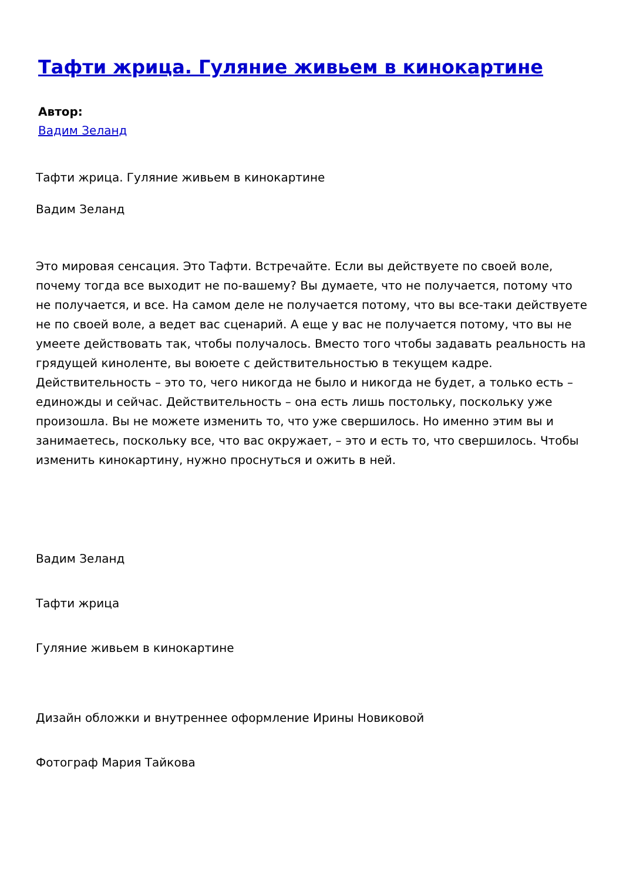Тафти жрица. Гуляние живьем в кинокартине
Автор:
Вадим Зеланд
Тафти жрица. Гуляние живьем в кинокартине
Вадим Зеланд
Это мировая сенсация. Это Тафти. Встречайте. Если вы действуете по своей воле, почему тогда все выходит не по-вашему? Вы думаете, что не получается, потому что не получается, и все. На самом деле не получается потому, что вы все-таки действуете не по своей воле, а ведет вас сценарий. А еще у вас не получается потому, что вы не умеете действовать так, чтобы получалось. Вместо того чтобы задавать реальность на грядущей киноленте, вы воюете с действительностью в текущем кадре. Действительность – это то, чего никогда не было и никогда не будет, а только есть – единожды и сейчас. Действительность – она есть лишь постольку, поскольку уже произошла. Вы не можете изменить то, что уже свершилось. Но именно этим вы и занимаетесь, поскольку все, что вас окружает, – это и есть то, что свершилось. Чтобы изменить кинокартину, нужно проснуться и ожить в ней.
Вадим Зеланд
Тафти жрица
Гуляние живьем в кинокартине
Дизайн обложки и внутреннее оформление Ирины Новиковой
Фотограф Мария Тайкова